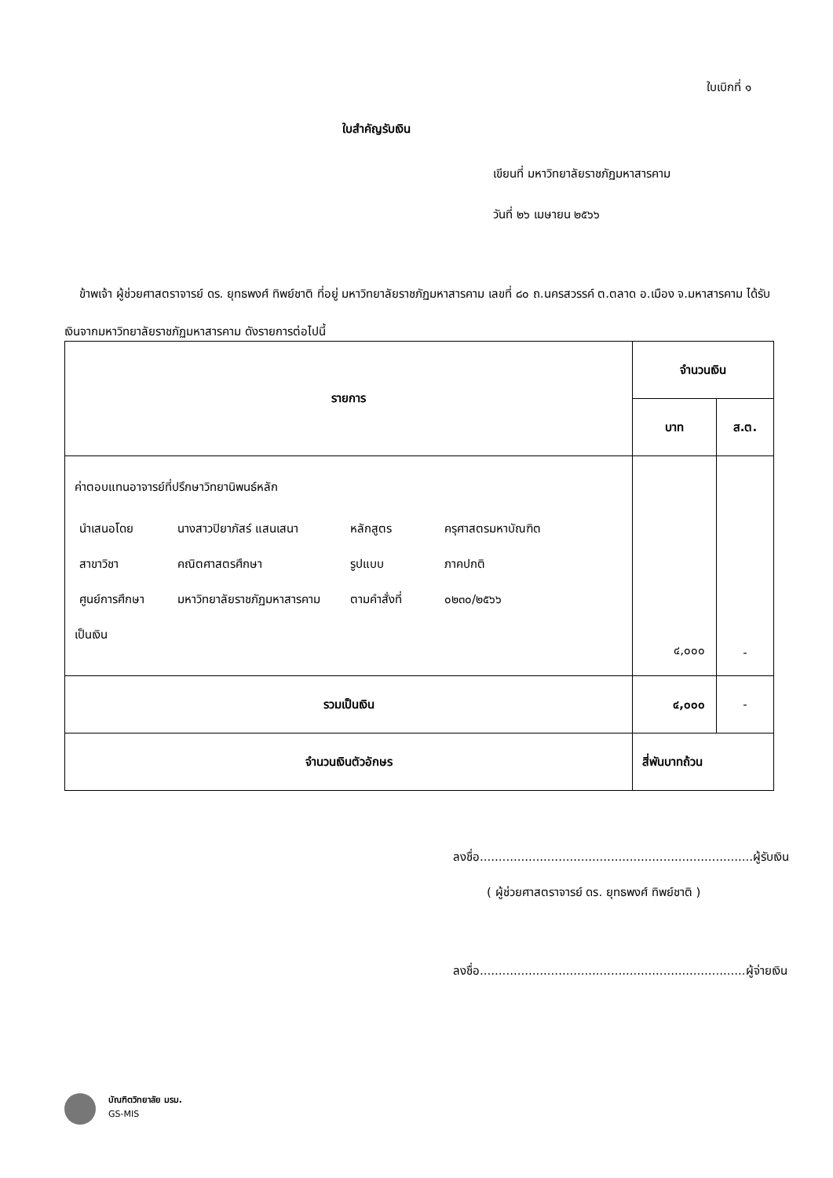ใบเบิกที่ ๑
ใบสำคัญรับเงิน
เขียนที่ มหาวิทยาลัยราชภัฏมหาสารคาม
วันที่ ๒๖ เมษายน ๒๕๖๖
ข้าพเจ้า ผู้ช่วยศาสตราจารย์ ดร. ยุทธพงศ์ ทิพย์ชาติ ที่อยู่ มหาวิทยาลัยราชภัฏมหาสารคาม เลขที่ ๘๐ ถ.นครสวรรค์ ต.ตลาด อ.เมือง จ.มหาสารคาม ได้รับเงินจากมหาวิทยาลัยราชภัฏมหาสารคาม ดังรายการต่อไปนี้
| รายการ | จำนวนเงิน | |
| --- | --- | --- |
| | บาท | ส.ต. |
| ค่าตอบแทนอาจารย์ที่ปรึกษาวิทยานิพนธ์หลัก / นำเสนอโดย / นางสาวปิยาภัสร์ แสนเสนา / หลักสูตร / ครุศาสตรมหาบัณฑิต / / สาขาวิชา / คณิตศาสตรศึกษา / รูปแบบ / ภาคปกติ / / ศูนย์การศึกษา / มหาวิทยาลัยราชภัฏมหาสารคาม / ตามคำสั่งที่ / ๐๒๓๐/๒๕๖๖ / เป็นเงิน | ๔,๐๐๐ | - |
| รวมเป็นเงิน | ๔,๐๐๐ | - |
| จำนวนเงินตัวอักษร | สี่พันบาทถ้วน | |
ลงชื่อ.........................................................................ผู้รับเงิน
( ผู้ช่วยศาสตราจารย์ ดร. ยุทธพงศ์ ทิพย์ชาติ )
ลงชื่อ.......................................................................ผู้จ่ายเงิน
บัณฑิตวิทยาลัย มรม.
GS-MIS